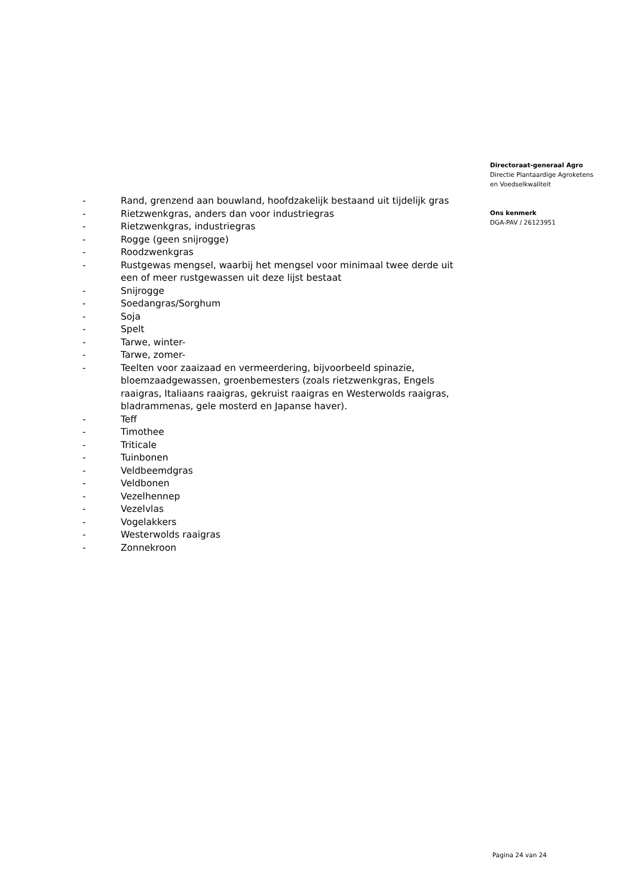- Rand, grenzend aan bouwland, hoofdzakelijk bestaand uit tijdelijk gras
- Rietzwenkgras, anders dan voor industriegras
- Rietzwenkgras, industriegras
- Rogge (geen snijrogge)
- Roodzwenkgras
- Rustgewas mengsel, waarbij het mengsel voor minimaal twee derde uit een of meer rustgewassen uit deze lijst bestaat
- Snijrogge
- Soedangras/Sorghum
- Soja
- Spelt
- Tarwe, winter-
- Tarwe, zomer-
- Teelten voor zaaizaad en vermeerdering, bijvoorbeeld spinazie, bloemzaadgewassen, groenbemesters (zoals rietzwenkgras, Engels raaigras, Italiaans raaigras, gekruist raaigras en Westerwolds raaigras, bladrammenas, gele mosterd en Japanse haver).
- Teff
- Timothee
- Triticale
- Tuinbonen
- Veldbeemdgras
- Veldbonen
- Vezelhennep
- Vezelvlas
- Vogelakkers
- Westerwolds raaigras
- Zonnekroon
Directoraat-generaal Agro
Directie Plantaardige Agroketens
en Voedselkwaliteit
Ons kenmerk
DGA-PAV / 26123951
Pagina 24 van 24